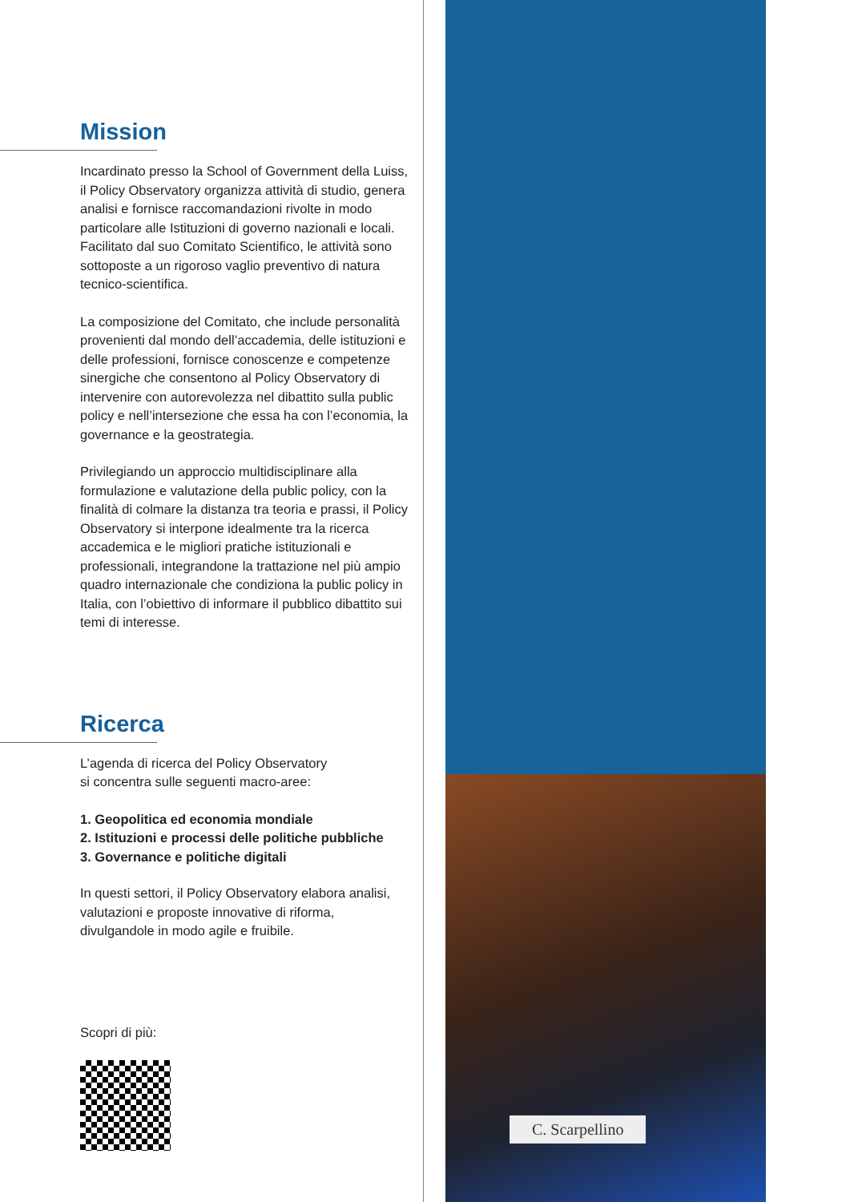C. Scarpellino
Mission
Incardinato presso la School of Government della Luiss, il Policy Observatory organizza attività di studio, genera analisi e fornisce raccomandazioni rivolte in modo particolare alle Istituzioni di governo nazionali e locali. Facilitato dal suo Comitato Scientifico, le attività sono sottoposte a un rigoroso vaglio preventivo di natura tecnico-scientifica.
La composizione del Comitato, che include personalità provenienti dal mondo dell’accademia, delle istituzioni e delle professioni, fornisce conoscenze e competenze sinergiche che consentono al Policy Observatory di intervenire con autorevolezza nel dibattito sulla public policy e nell’intersezione che essa ha con l’economia, la governance e la geostrategia.
Privilegiando un approccio multidisciplinare alla formulazione e valutazione della public policy, con la finalità di colmare la distanza tra teoria e prassi, il Policy Observatory si interpone idealmente tra la ricerca accademica e le migliori pratiche istituzionali e professionali, integrandone la trattazione nel più ampio quadro internazionale che condiziona la public policy in Italia, con l’obiettivo di informare il pubblico dibattito sui temi di interesse.
Ricerca
L’agenda di ricerca del Policy Observatory
si concentra sulle seguenti macro-aree:
1. Geopolitica ed economia mondiale
2. Istituzioni e processi delle politiche pubbliche
3. Governance e politiche digitali
In questi settori, il Policy Observatory elabora analisi, valutazioni e proposte innovative di riforma, divulgandole in modo agile e fruibile.
Scopri di più: